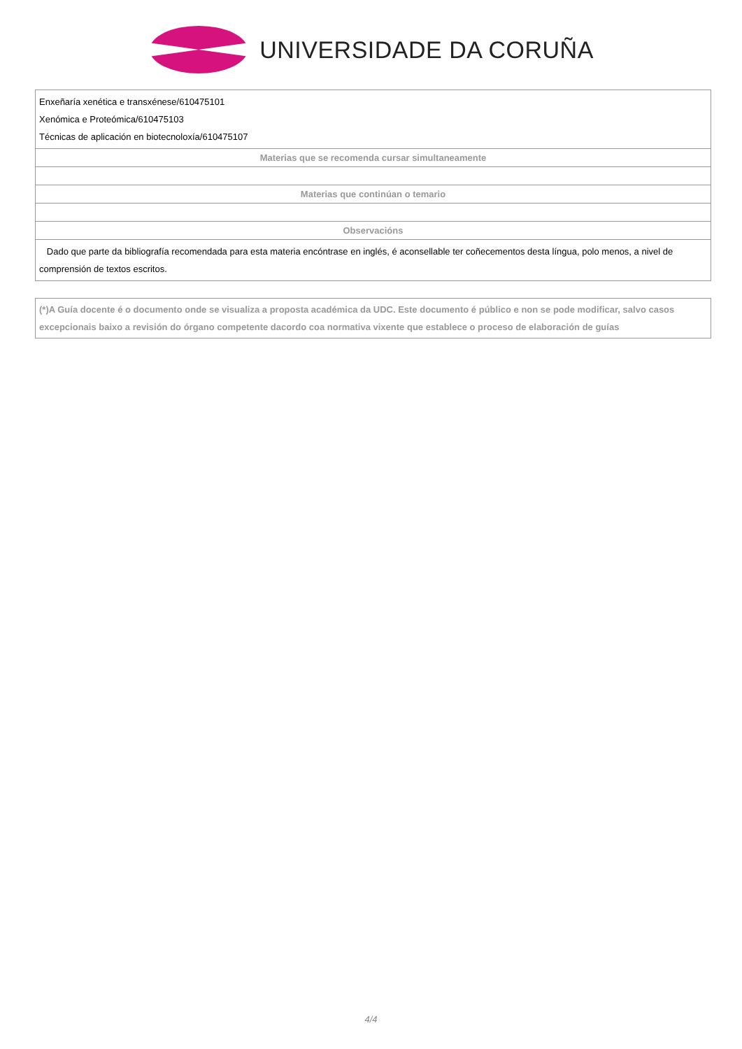UNIVERSIDADE DA CORUÑA
| Enxeñaría xenética e transxénese/610475101 Xenómica e Proteómica/610475103 Técnicas de aplicación en biotecnoloxía/610475107 |
| Materias que se recomenda cursar simultaneamente |
| Materias que continúan o temario |
| Observacións |
| Dado que parte da bibliografía recomendada para esta materia encóntrase en inglés, é aconsellable ter coñecementos desta língua, polo menos, a nivel de comprensión de textos escritos. |
(*)A Guía docente é o documento onde se visualiza a proposta académica da UDC. Este documento é público e non se pode modificar, salvo casos excepcionais baixo a revisión do órgano competente dacordo coa normativa vixente que establece o proceso de elaboración de guías
4/4